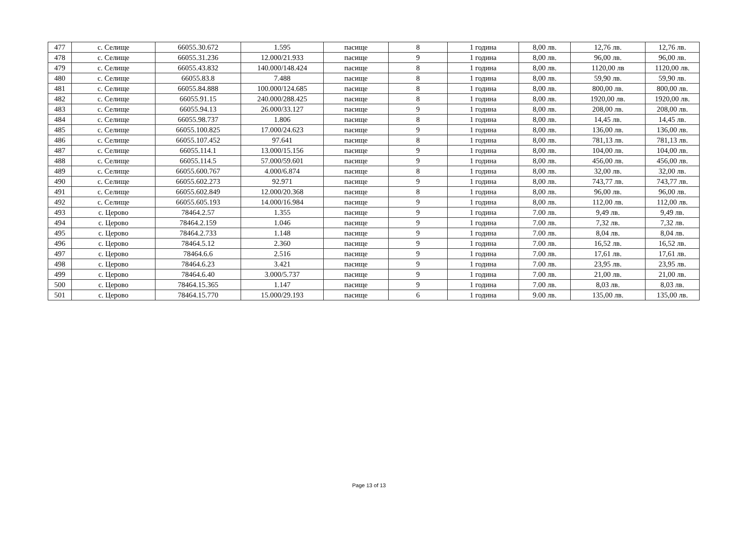| 477 | с. Селище | 66055.30.672 | 1.595 | пасище | 8 | 1 година | 8,00 лв. | 12,76 лв. | 12,76 лв. |
| 478 | с. Селище | 66055.31.236 | 12.000/21.933 | пасище | 9 | 1 година | 8,00 лв. | 96,00 лв. | 96,00 лв. |
| 479 | с. Селище | 66055.43.832 | 140.000/148.424 | пасище | 8 | 1 година | 8,00 лв. | 1120,00 лв | 1120,00 лв. |
| 480 | с. Селище | 66055.83.8 | 7.488 | пасище | 8 | 1 година | 8,00 лв. | 59,90 лв. | 59,90 лв. |
| 481 | с. Селище | 66055.84.888 | 100.000/124.685 | пасище | 8 | 1 година | 8,00 лв. | 800,00 лв. | 800,00 лв. |
| 482 | с. Селище | 66055.91.15 | 240.000/288.425 | пасище | 8 | 1 година | 8,00 лв. | 1920,00 лв. | 1920,00 лв. |
| 483 | с. Селище | 66055.94.13 | 26.000/33.127 | пасище | 9 | 1 година | 8,00 лв. | 208,00 лв. | 208,00 лв. |
| 484 | с. Селище | 66055.98.737 | 1.806 | пасище | 8 | 1 година | 8,00 лв. | 14,45 лв. | 14,45 лв. |
| 485 | с. Селище | 66055.100.825 | 17.000/24.623 | пасище | 9 | 1 година | 8,00 лв. | 136,00 лв. | 136,00 лв. |
| 486 | с. Селище | 66055.107.452 | 97.641 | пасище | 8 | 1 година | 8,00 лв. | 781,13 лв. | 781,13 лв. |
| 487 | с. Селище | 66055.114.1 | 13.000/15.156 | пасище | 9 | 1 година | 8,00 лв. | 104,00 лв. | 104,00 лв. |
| 488 | с. Селище | 66055.114.5 | 57.000/59.601 | пасище | 9 | 1 година | 8,00 лв. | 456,00 лв. | 456,00 лв. |
| 489 | с. Селище | 66055.600.767 | 4.000/6.874 | пасище | 8 | 1 година | 8,00 лв. | 32,00 лв. | 32,00 лв. |
| 490 | с. Селище | 66055.602.273 | 92.971 | пасище | 9 | 1 година | 8,00 лв. | 743,77 лв. | 743,77 лв. |
| 491 | с. Селище | 66055.602.849 | 12.000/20.368 | пасище | 8 | 1 година | 8,00 лв. | 96,00 лв. | 96,00 лв. |
| 492 | с. Селище | 66055.605.193 | 14.000/16.984 | пасище | 9 | 1 година | 8,00 лв. | 112,00 лв. | 112,00 лв. |
| 493 | с. Церово | 78464.2.57 | 1.355 | пасище | 9 | 1 година | 7.00 лв. | 9,49 лв. | 9,49 лв. |
| 494 | с. Церово | 78464.2.159 | 1.046 | пасище | 9 | 1 година | 7.00 лв. | 7,32 лв. | 7,32 лв. |
| 495 | с. Церово | 78464.2.733 | 1.148 | пасище | 9 | 1 година | 7.00 лв. | 8,04 лв. | 8,04 лв. |
| 496 | с. Церово | 78464.5.12 | 2.360 | пасище | 9 | 1 година | 7.00 лв. | 16,52 лв. | 16,52 лв. |
| 497 | с. Церово | 78464.6.6 | 2.516 | пасище | 9 | 1 година | 7.00 лв. | 17,61 лв. | 17,61 лв. |
| 498 | с. Церово | 78464.6.23 | 3.421 | пасище | 9 | 1 година | 7.00 лв. | 23,95 лв. | 23,95 лв. |
| 499 | с. Церово | 78464.6.40 | 3.000/5.737 | пасище | 9 | 1 година | 7.00 лв. | 21,00 лв. | 21,00 лв. |
| 500 | с. Церово | 78464.15.365 | 1.147 | пасище | 9 | 1 година | 7.00 лв. | 8,03 лв. | 8,03 лв. |
| 501 | с. Церово | 78464.15.770 | 15.000/29.193 | пасище | 6 | 1 година | 9.00 лв. | 135,00 лв. | 135,00 лв. |
Page 13 of 13